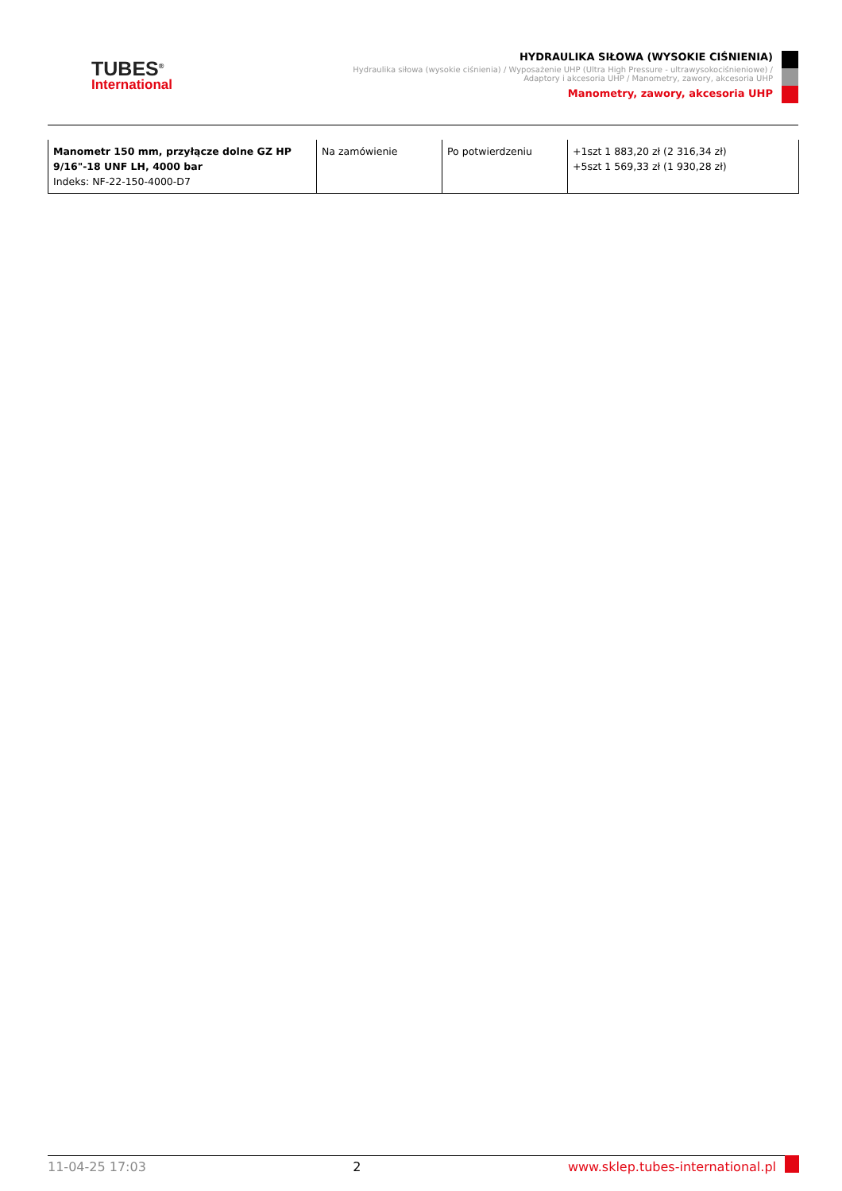TUBES<sup>®</sup>
International
HYDRAULIKA SIŁOWA (WYSOKIE CIŚNIENIA)
Hydraulika siłowa (wysokie ciśnienia) / Wyposażenie UHP (Ultra High Pressure - ultrawysokociśnieniowe) /
Adaptory i akcesoria UHP / Manometry, zawory, akcesoria UHP
Manometry, zawory, akcesoria UHP
| Manometr 150 mm, przyłącze dolne GZ HP 9/16"-18 UNF LH, 4000 bar Indeks: NF-22-150-4000-D7 | Na zamówienie | Po potwierdzeniu | +1szt 1 883,20 zł (2 316,34 zł) +5szt 1 569,33 zł (1 930,28 zł) |
11-04-25 17:03 2 www.sklep.tubes-international.pl